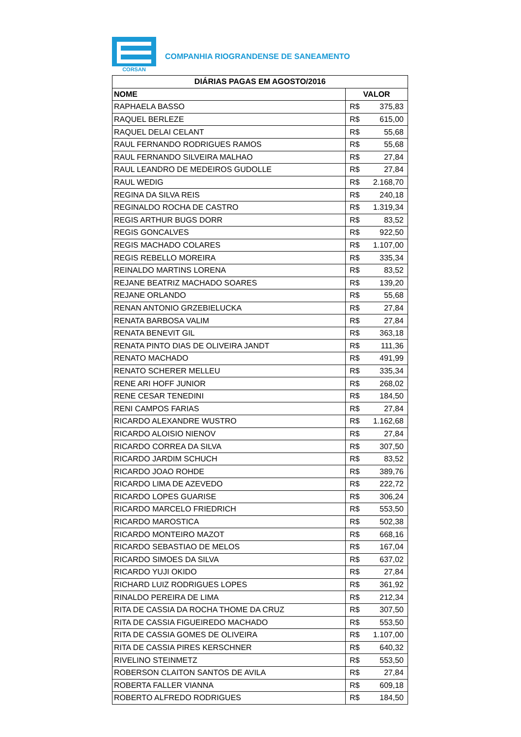CORSAN
COMPANHIA RIOGRANDENSE DE SANEAMENTO
| DIÁRIAS PAGAS EM AGOSTO/2016 | |
| --- | --- |
| NOME | VALOR |
| RAPHAELA BASSO | R$ 375,83 |
| RAQUEL BERLEZE | R$ 615,00 |
| RAQUEL DELAI CELANT | R$ 55,68 |
| RAUL FERNANDO RODRIGUES RAMOS | R$ 55,68 |
| RAUL FERNANDO SILVEIRA MALHAO | R$ 27,84 |
| RAUL LEANDRO DE MEDEIROS GUDOLLE | R$ 27,84 |
| RAUL WEDIG | R$ 2.168,70 |
| REGINA DA SILVA REIS | R$ 240,18 |
| REGINALDO ROCHA DE CASTRO | R$ 1.319,34 |
| REGIS ARTHUR BUGS DORR | R$ 83,52 |
| REGIS GONCALVES | R$ 922,50 |
| REGIS MACHADO COLARES | R$ 1.107,00 |
| REGIS REBELLO MOREIRA | R$ 335,34 |
| REINALDO MARTINS LORENA | R$ 83,52 |
| REJANE BEATRIZ MACHADO SOARES | R$ 139,20 |
| REJANE ORLANDO | R$ 55,68 |
| RENAN ANTONIO GRZEBIELUCKA | R$ 27,84 |
| RENATA BARBOSA VALIM | R$ 27,84 |
| RENATA BENEVIT GIL | R$ 363,18 |
| RENATA PINTO DIAS DE OLIVEIRA JANDT | R$ 111,36 |
| RENATO MACHADO | R$ 491,99 |
| RENATO SCHERER MELLEU | R$ 335,34 |
| RENE ARI HOFF JUNIOR | R$ 268,02 |
| RENE CESAR TENEDINI | R$ 184,50 |
| RENI CAMPOS FARIAS | R$ 27,84 |
| RICARDO ALEXANDRE WUSTRO | R$ 1.162,68 |
| RICARDO ALOISIO NIENOV | R$ 27,84 |
| RICARDO CORREA DA SILVA | R$ 307,50 |
| RICARDO JARDIM SCHUCH | R$ 83,52 |
| RICARDO JOAO ROHDE | R$ 389,76 |
| RICARDO LIMA DE AZEVEDO | R$ 222,72 |
| RICARDO LOPES GUARISE | R$ 306,24 |
| RICARDO MARCELO FRIEDRICH | R$ 553,50 |
| RICARDO MAROSTICA | R$ 502,38 |
| RICARDO MONTEIRO MAZOT | R$ 668,16 |
| RICARDO SEBASTIAO DE MELOS | R$ 167,04 |
| RICARDO SIMOES DA SILVA | R$ 637,02 |
| RICARDO YUJI OKIDO | R$ 27,84 |
| RICHARD LUIZ RODRIGUES LOPES | R$ 361,92 |
| RINALDO PEREIRA DE LIMA | R$ 212,34 |
| RITA DE CASSIA DA ROCHA THOME DA CRUZ | R$ 307,50 |
| RITA DE CASSIA FIGUEIREDO MACHADO | R$ 553,50 |
| RITA DE CASSIA GOMES DE OLIVEIRA | R$ 1.107,00 |
| RITA DE CASSIA PIRES KERSCHNER | R$ 640,32 |
| RIVELINO STEINMETZ | R$ 553,50 |
| ROBERSON CLAITON SANTOS DE AVILA | R$ 27,84 |
| ROBERTA FALLER VIANNA | R$ 609,18 |
| ROBERTO ALFREDO RODRIGUES | R$ 184,50 |